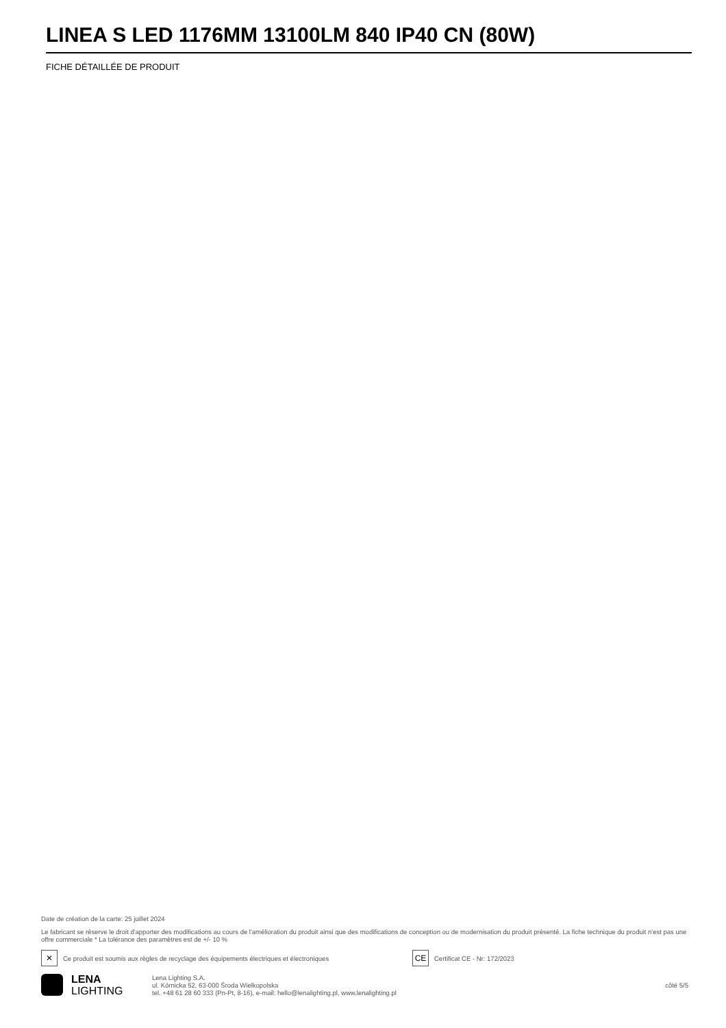LINEA S LED 1176MM 13100LM 840 IP40 CN (80W)
FICHE DÉTAILLÉE DE PRODUIT
Date de création de la carte: 25 juillet 2024
Le fabricant se réserve le droit d'apporter des modifications au cours de l'amélioration du produit ainsi que des modifications de conception ou de modernisation du produit présenté. La fiche technique du produit n'est pas une offre commerciale * La tolérance des paramètres est de +/- 10 %
✕ Ce produit est soumis aux règles de recyclage des équipements électriques et électroniques CE Certificat CE - Nr: 172/2023
LENA
LIGHTING
Lena Lighting S.A.
ul. Kórnicka 52, 63-000 Środa Wielkopolska
tel. +48 61 28 60 333 (Pn-Pt, 8-16), e-mail: hello@lenalighting.pl, www.lenalighting.pl
côté 5/5